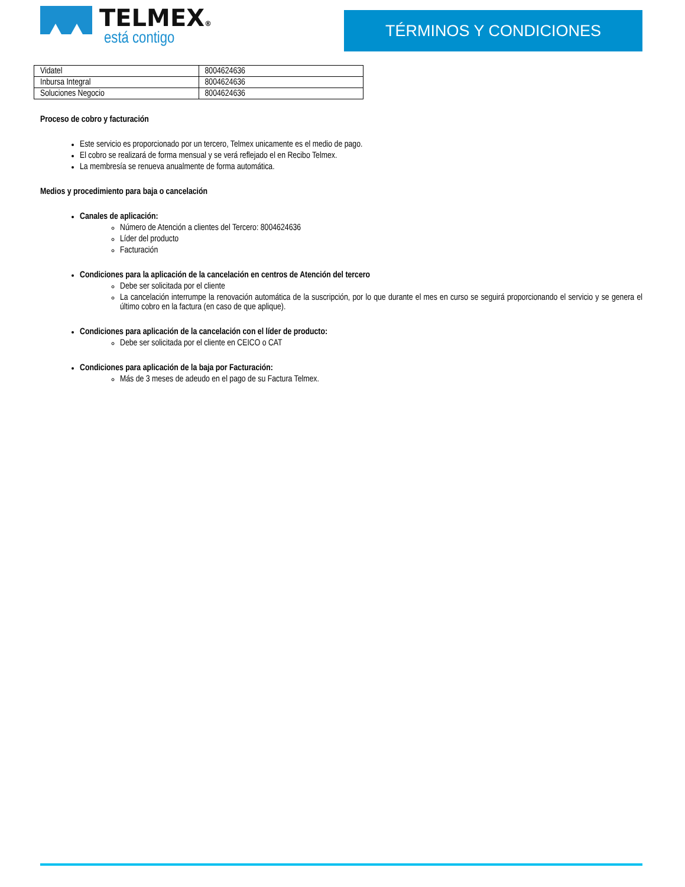TELMEX®
está contigo
TÉRMINOS Y CONDICIONES
| Vidatel | 8004624636 |
| Inbursa Integral | 8004624636 |
| Soluciones Negocio | 8004624636 |
Proceso de cobro y facturación
Este servicio es proporcionado por un tercero, Telmex unicamente es el medio de pago.
El cobro se realizará de forma mensual y se verá reflejado el en Recibo Telmex.
La membresía se renueva anualmente de forma automática.
Medios y procedimiento para baja o cancelación
Canales de aplicación:
Número de Atención a clientes del Tercero: 8004624636
Líder del producto
Facturación
Condiciones para la aplicación de la cancelación en centros de Atención del tercero
Debe ser solicitada por el cliente
La cancelación interrumpe la renovación automática de la suscripción, por lo que durante el mes en curso se seguirá proporcionando el servicio y se genera el último cobro en la factura (en caso de que aplique).
Condiciones para aplicación de la cancelación con el líder de producto:
Debe ser solicitada por el cliente en CEICO o CAT
Condiciones para aplicación de la baja por Facturación:
Más de 3 meses de adeudo en el pago de su Factura Telmex.